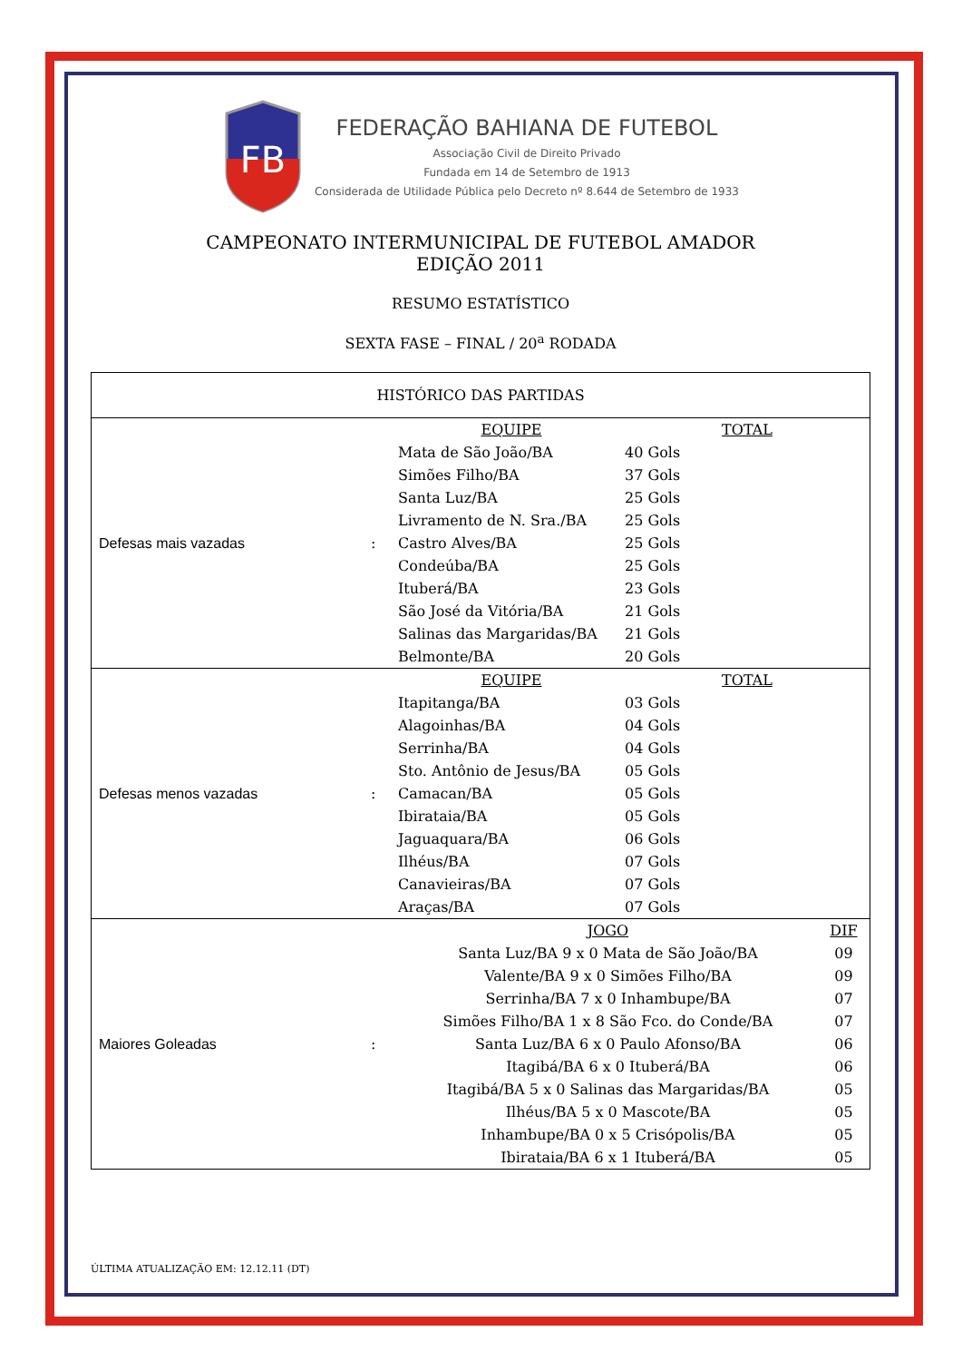FB
FEDERAÇÃO BAHIANA DE FUTEBOL
Associação Civil de Direito Privado
Fundada em 14 de Setembro de 1913
Considerada de Utilidade Pública pelo Decreto nº 8.644 de Setembro de 1933
CAMPEONATO INTERMUNICIPAL DE FUTEBOL AMADOR
EDIÇÃO 2011
RESUMO ESTATÍSTICO
SEXTA FASE – FINAL / 20<sup>a</sup> RODADA
| HISTÓRICO DAS PARTIDAS | | | | |
| Defesas mais vazadas | : | EQUIPE | TOTAL | |
| | | Mata de São João/BA | 40 Gols | |
| | | Simões Filho/BA | 37 Gols | |
| | | Santa Luz/BA | 25 Gols | |
| | | Livramento de N. Sra./BA | 25 Gols | |
| | | Castro Alves/BA | 25 Gols | |
| | | Condeúba/BA | 25 Gols | |
| | | Ituberá/BA | 23 Gols | |
| | | São José da Vitória/BA | 21 Gols | |
| | | Salinas das Margaridas/BA | 21 Gols | |
| | | Belmonte/BA | 20 Gols | |
| Defesas menos vazadas | : | EQUIPE | TOTAL | |
| | | Itapitanga/BA | 03 Gols | |
| | | Alagoinhas/BA | 04 Gols | |
| | | Serrinha/BA | 04 Gols | |
| | | Sto. Antônio de Jesus/BA | 05 Gols | |
| | | Camacan/BA | 05 Gols | |
| | | Ibirataia/BA | 05 Gols | |
| | | Jaguaquara/BA | 06 Gols | |
| | | Ilhéus/BA | 07 Gols | |
| | | Canavieiras/BA | 07 Gols | |
| | | Araças/BA | 07 Gols | |
| Maiores Goleadas | : | JOGO | | DIF |
| | | Santa Luz/BA 9 x 0 Mata de São João/BA | | 09 |
| | | Valente/BA 9 x 0 Simões Filho/BA | | 09 |
| | | Serrinha/BA 7 x 0 Inhambupe/BA | | 07 |
| | | Simões Filho/BA 1 x 8 São Fco. do Conde/BA | | 07 |
| | | Santa Luz/BA 6 x 0 Paulo Afonso/BA | | 06 |
| | | Itagibá/BA 6 x 0 Ituberá/BA | | 06 |
| | | Itagibá/BA 5 x 0 Salinas das Margaridas/BA | | 05 |
| | | Ilhéus/BA 5 x 0 Mascote/BA | | 05 |
| | | Inhambupe/BA 0 x 5 Crisópolis/BA | | 05 |
| | | Ibirataia/BA 6 x 1 Ituberá/BA | | 05 |
ÚLTIMA ATUALIZAÇÃO EM: 12.12.11 (DT)